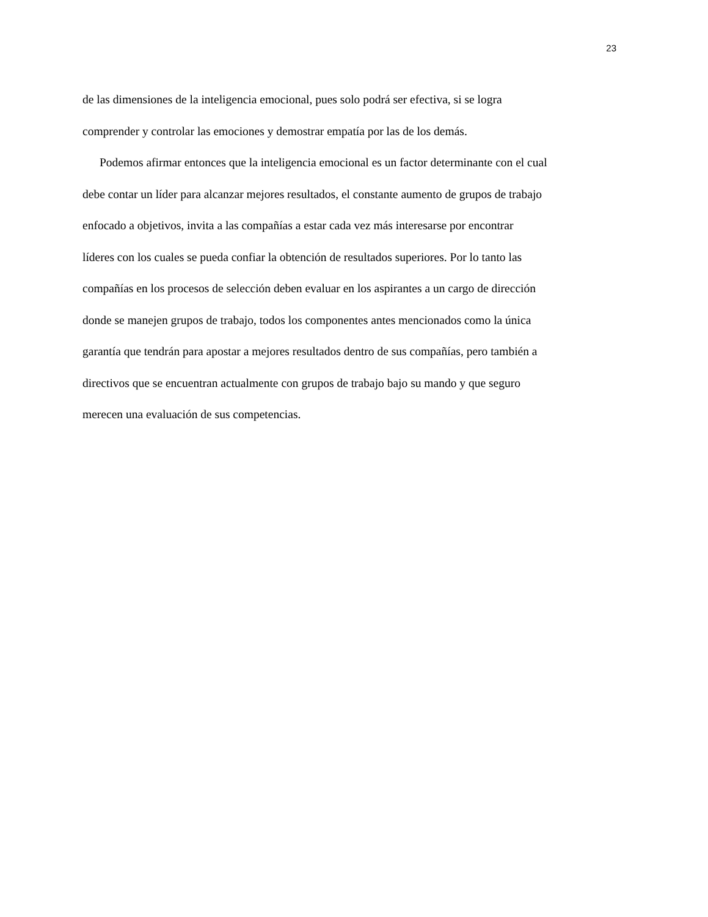23
de las dimensiones de la inteligencia emocional, pues solo podrá ser efectiva, si se logra
comprender y controlar las emociones y demostrar empatía por las de los demás.
Podemos afirmar entonces que la inteligencia emocional es un factor determinante con el cual
debe contar un líder para alcanzar mejores resultados, el constante aumento de grupos de trabajo
enfocado a objetivos, invita a las compañías a estar cada vez más interesarse por encontrar
líderes con los cuales se pueda confiar la obtención de resultados superiores. Por lo tanto las
compañías en los procesos de selección deben evaluar en los aspirantes a un cargo de dirección
donde se manejen grupos de trabajo, todos los componentes antes mencionados como la única
garantía que tendrán para apostar a mejores resultados dentro de sus compañías, pero también a
directivos que se encuentran actualmente con grupos de trabajo bajo su mando y que seguro
merecen una evaluación de sus competencias.